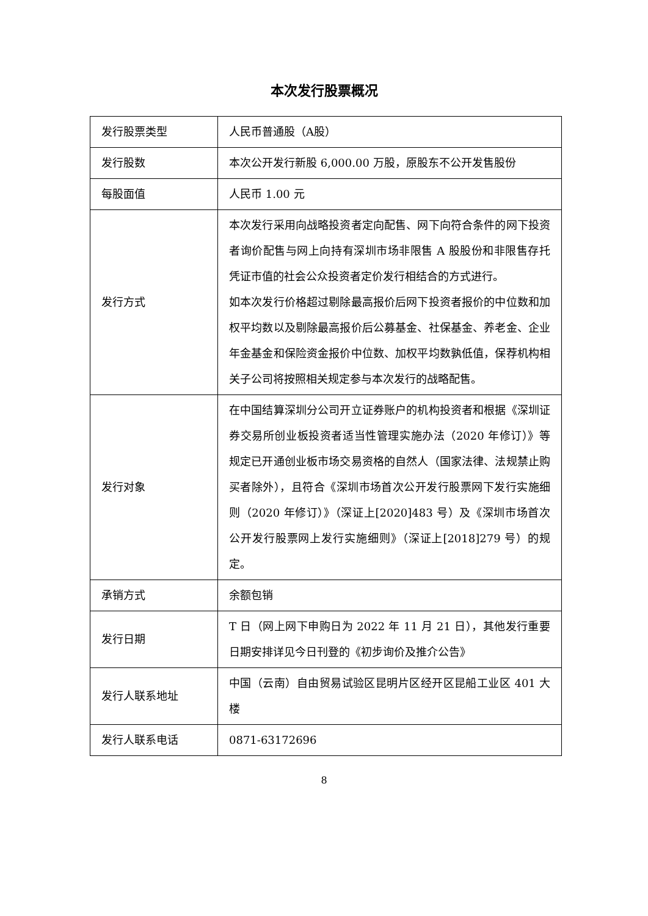本次发行股票概况
| 发行股票类型 | 人民币普通股（A股） |
| 发行股数 | 本次公开发行新股 6,000.00 万股，原股东不公开发售股份 |
| 每股面值 | 人民币 1.00 元 |
| 发行方式 | 本次发行采用向战略投资者定向配售、网下向符合条件的网下投资者询价配售与网上向持有深圳市场非限售 A 股股份和非限售存托凭证市值的社会公众投资者定价发行相结合的方式进行。 如本次发行价格超过剔除最高报价后网下投资者报价的中位数和加权平均数以及剔除最高报价后公募基金、社保基金、养老金、企业年金基金和保险资金报价中位数、加权平均数孰低值，保荐机构相关子公司将按照相关规定参与本次发行的战略配售。 |
| 发行对象 | 在中国结算深圳分公司开立证券账户的机构投资者和根据《深圳证券交易所创业板投资者适当性管理实施办法（2020 年修订）》等规定已开通创业板市场交易资格的自然人（国家法律、法规禁止购买者除外），且符合《深圳市场首次公开发行股票网下发行实施细则（2020 年修订）》（深证上[2020]483 号）及《深圳市场首次公开发行股票网上发行实施细则》（深证上[2018]279 号）的规定。 |
| 承销方式 | 余额包销 |
| 发行日期 | T 日（网上网下申购日为 2022 年 11 月 21 日），其他发行重要日期安排详见今日刊登的《初步询价及推介公告》 |
| 发行人联系地址 | 中国（云南）自由贸易试验区昆明片区经开区昆船工业区 401 大楼 |
| 发行人联系电话 | 0871-63172696 |
8